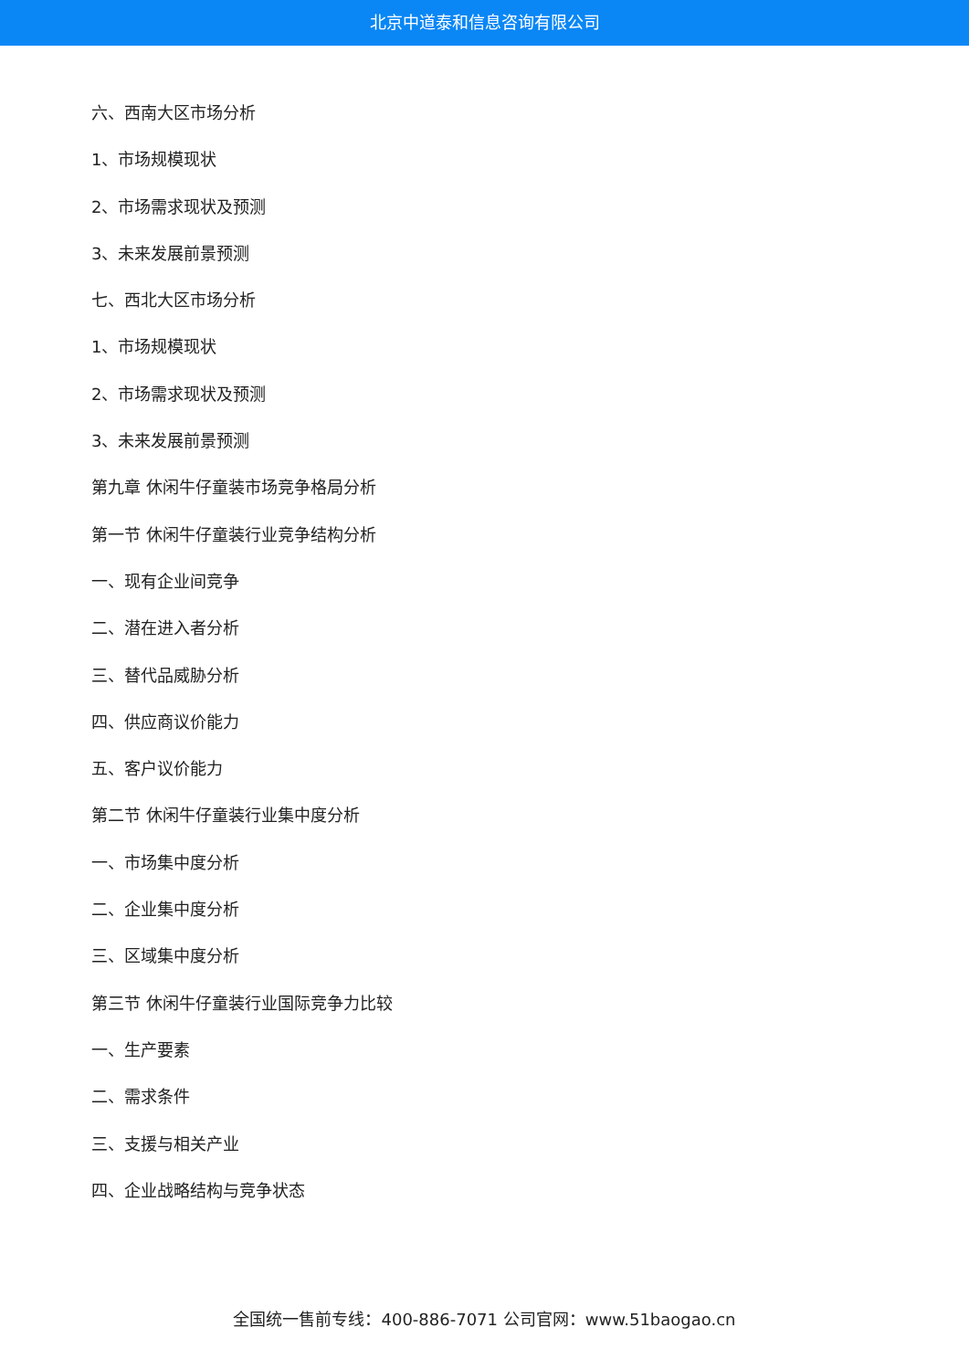北京中道泰和信息咨询有限公司
六、西南大区市场分析
1、市场规模现状
2、市场需求现状及预测
3、未来发展前景预测
七、西北大区市场分析
1、市场规模现状
2、市场需求现状及预测
3、未来发展前景预测
第九章 休闲牛仔童装市场竞争格局分析
第一节 休闲牛仔童装行业竞争结构分析
一、现有企业间竞争
二、潜在进入者分析
三、替代品威胁分析
四、供应商议价能力
五、客户议价能力
第二节 休闲牛仔童装行业集中度分析
一、市场集中度分析
二、企业集中度分析
三、区域集中度分析
第三节 休闲牛仔童装行业国际竞争力比较
一、生产要素
二、需求条件
三、支援与相关产业
四、企业战略结构与竞争状态
全国统一售前专线：400-886-7071 公司官网：www.51baogao.cn